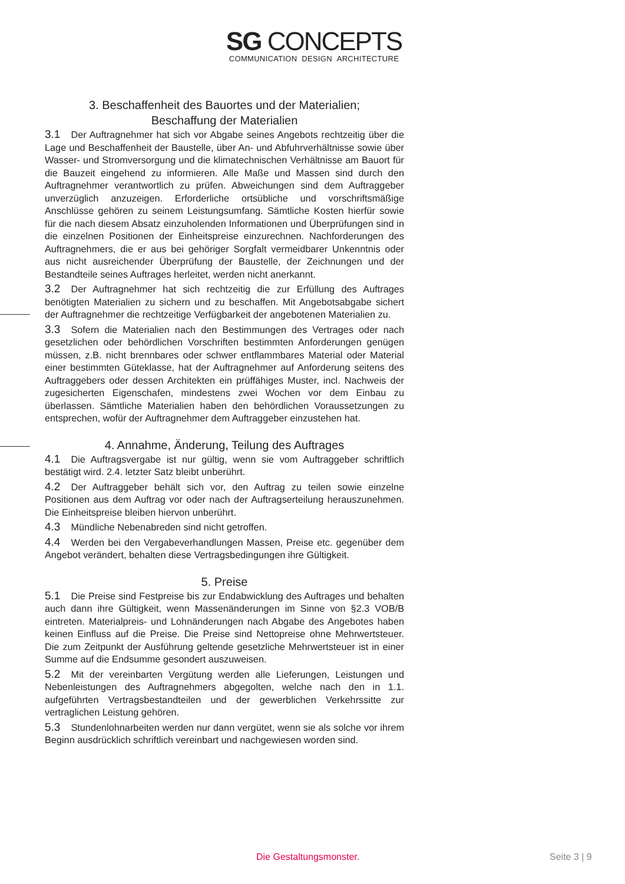SG CONCEPTS
COMMUNICATION DESIGN ARCHITECTURE
3. Beschaffenheit des Bauortes und der Materialien;
Beschaffung der Materialien
3.1 Der Auftragnehmer hat sich vor Abgabe seines Angebots rechtzeitig über die Lage und Beschaffenheit der Baustelle, über An- und Abfuhrverhältnisse sowie über Wasser- und Stromversorgung und die klimatechnischen Verhältnisse am Bauort für die Bauzeit eingehend zu informieren. Alle Maße und Massen sind durch den Auftragnehmer verantwortlich zu prüfen. Abweichungen sind dem Auftraggeber unverzüglich anzuzeigen. Erforderliche ortsübliche und vorschriftsmäßige Anschlüsse gehören zu seinem Leistungsumfang. Sämtliche Kosten hierfür sowie für die nach diesem Absatz einzuholenden Informationen und Überprüfungen sind in die einzelnen Positionen der Einheitspreise einzurechnen. Nachforderungen des Auftragnehmers, die er aus bei gehöriger Sorgfalt vermeidbarer Unkenntnis oder aus nicht ausreichender Überprüfung der Baustelle, der Zeichnungen und der Bestandteile seines Auftrages herleitet, werden nicht anerkannt.
3.2 Der Auftragnehmer hat sich rechtzeitig die zur Erfüllung des Auftrages benötigten Materialien zu sichern und zu beschaffen. Mit Angebotsabgabe sichert der Auftragnehmer die rechtzeitige Verfügbarkeit der angebotenen Materialien zu.
3.3 Sofern die Materialien nach den Bestimmungen des Vertrages oder nach gesetzlichen oder behördlichen Vorschriften bestimmten Anforderungen genügen müssen, z.B. nicht brennbares oder schwer entflammbares Material oder Material einer bestimmten Güteklasse, hat der Auftragnehmer auf Anforderung seitens des Auftraggebers oder dessen Architekten ein prüffähiges Muster, incl. Nachweis der zugesicherten Eigenschafen, mindestens zwei Wochen vor dem Einbau zu überlassen. Sämtliche Materialien haben den behördlichen Voraussetzungen zu entsprechen, wofür der Auftragnehmer dem Auftraggeber einzustehen hat.
4. Annahme, Änderung, Teilung des Auftrages
4.1 Die Auftragsvergabe ist nur gültig, wenn sie vom Auftraggeber schriftlich bestätigt wird. 2.4. letzter Satz bleibt unberührt.
4.2 Der Auftraggeber behält sich vor, den Auftrag zu teilen sowie einzelne Positionen aus dem Auftrag vor oder nach der Auftragserteilung herauszunehmen. Die Einheitspreise bleiben hiervon unberührt.
4.3 Mündliche Nebenabreden sind nicht getroffen.
4.4 Werden bei den Vergabeverhandlungen Massen, Preise etc. gegenüber dem Angebot verändert, behalten diese Vertragsbedingungen ihre Gültigkeit.
5. Preise
5.1 Die Preise sind Festpreise bis zur Endabwicklung des Auftrages und behalten auch dann ihre Gültigkeit, wenn Massenänderungen im Sinne von §2.3 VOB/B eintreten. Materialpreis- und Lohnänderungen nach Abgabe des Angebotes haben keinen Einfluss auf die Preise. Die Preise sind Nettopreise ohne Mehrwertsteuer. Die zum Zeitpunkt der Ausführung geltende gesetzliche Mehrwertsteuer ist in einer Summe auf die Endsumme gesondert auszuweisen.
5.2 Mit der vereinbarten Vergütung werden alle Lieferungen, Leistungen und Nebenleistungen des Auftragnehmers abgegolten, welche nach den in 1.1. aufgeführten Vertragsbestandteilen und der gewerblichen Verkehrssitte zur vertraglichen Leistung gehören.
5.3 Stundenlohnarbeiten werden nur dann vergütet, wenn sie als solche vor ihrem Beginn ausdrücklich schriftlich vereinbart und nachgewiesen worden sind.
Die Gestaltungsmonster. Seite 3 | 9